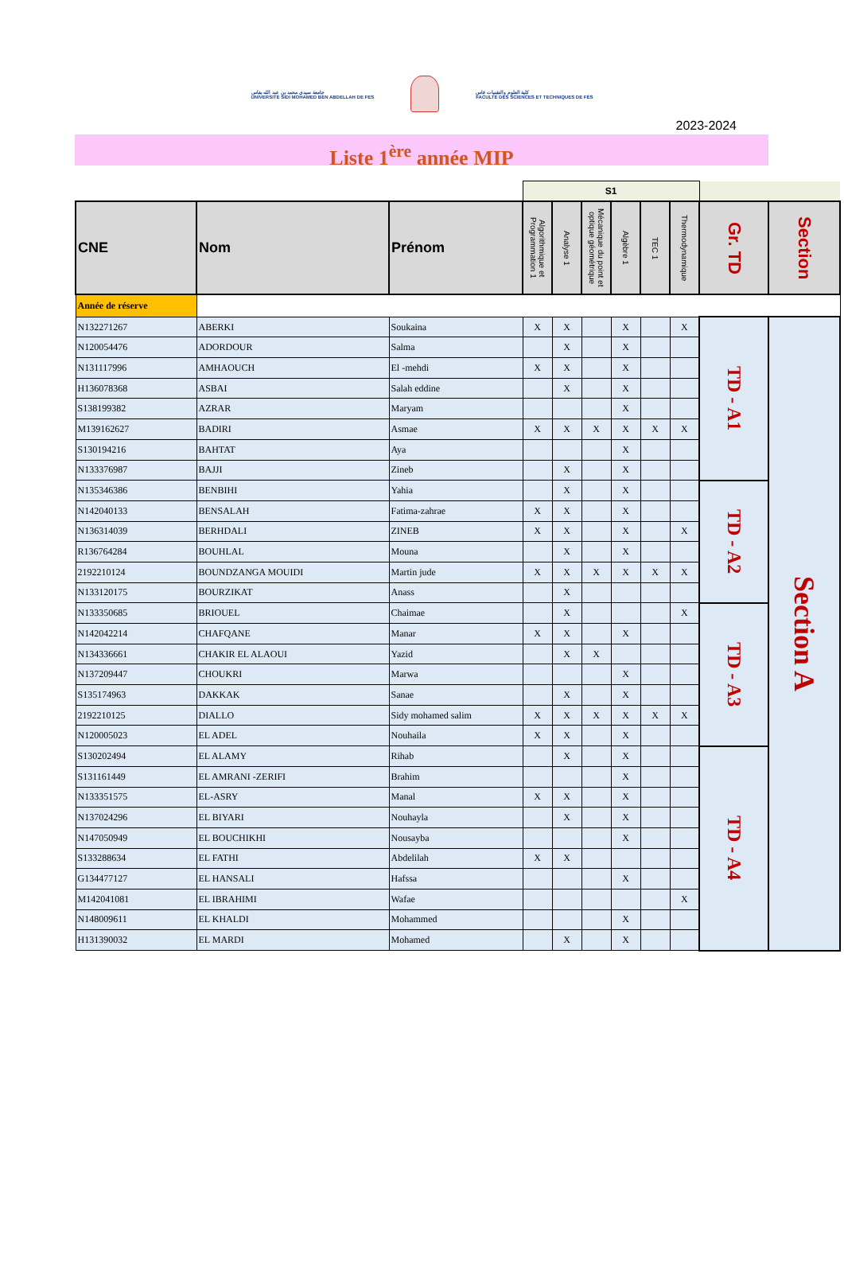جامعة سيدي محمد بن عبد الله بفاس
UNIVERSITÉ SIDI MOHAMED BEN ABDELLAH DE FES
كلية العلوم والتقنيات فاس
FACULTÉ DES SCIENCES ET TECHNIQUES DE FÈS
2023-2024
Liste 1<sup>ère</sup> année MIP
| | | | S1 | | | | | | | |
| --- | --- | --- | --- | --- | --- | --- | --- | --- | --- | --- |
| CNE | Nom | Prénom | Algorithmique et Programmation 1 | Analyse 1 | Mécanique du point et optique géométrique | Algèbre 1 | TEC 1 | Thermodynamique | Gr. TD | Section |
| Année de réserve | | | | | | | | | | |
| N132271267 | ABERKI | Soukaina | X | X | | X | | X | TD - A1 | Section A |
| N120054476 | ADORDOUR | Salma | | X | | X | | | | |
| N131117996 | AMHAOUCH | El -mehdi | X | X | | X | | | | |
| H136078368 | ASBAI | Salah eddine | | X | | X | | | | |
| S138199382 | AZRAR | Maryam | | | | X | | | | |
| M139162627 | BADIRI | Asmae | X | X | X | X | X | X | | |
| S130194216 | BAHTAT | Aya | | | | X | | | | |
| N133376987 | BAJJI | Zineb | | X | | X | | | | |
| N135346386 | BENBIHI | Yahia | | X | | X | | | TD - A2 | |
| N142040133 | BENSALAH | Fatima-zahrae | X | X | | X | | | | |
| N136314039 | BERHDALI | ZINEB | X | X | | X | | X | | |
| R136764284 | BOUHLAL | Mouna | | X | | X | | | | |
| 2192210124 | BOUNDZANGA MOUIDI | Martin jude | X | X | X | X | X | X | | |
| N133120175 | BOURZIKAT | Anass | | X | | | | | | |
| N133350685 | BRIOUEL | Chaimae | | X | | | | X | TD - A3 | |
| N142042214 | CHAFQANE | Manar | X | X | | X | | | | |
| N134336661 | CHAKIR EL ALAOUI | Yazid | | X | X | | | | | |
| N137209447 | CHOUKRI | Marwa | | | | X | | | | |
| S135174963 | DAKKAK | Sanae | | X | | X | | | | |
| 2192210125 | DIALLO | Sidy mohamed salim | X | X | X | X | X | X | | |
| N120005023 | EL ADEL | Nouhaila | X | X | | X | | | | |
| S130202494 | EL ALAMY | Rihab | | X | | X | | | TD - A4 | |
| S131161449 | EL AMRANI -ZERIFI | Brahim | | | | X | | | | |
| N133351575 | EL-ASRY | Manal | X | X | | X | | | | |
| N137024296 | EL BIYARI | Nouhayla | | X | | X | | | | |
| N147050949 | EL BOUCHIKHI | Nousayba | | | | X | | | | |
| S133288634 | EL FATHI | Abdelilah | X | X | | | | | | |
| G134477127 | EL HANSALI | Hafssa | | | | X | | | | |
| M142041081 | EL IBRAHIMI | Wafae | | | | | | X | | |
| N148009611 | EL KHALDI | Mohammed | | | | X | | | | |
| H131390032 | EL MARDI | Mohamed | | X | | X | | | | |